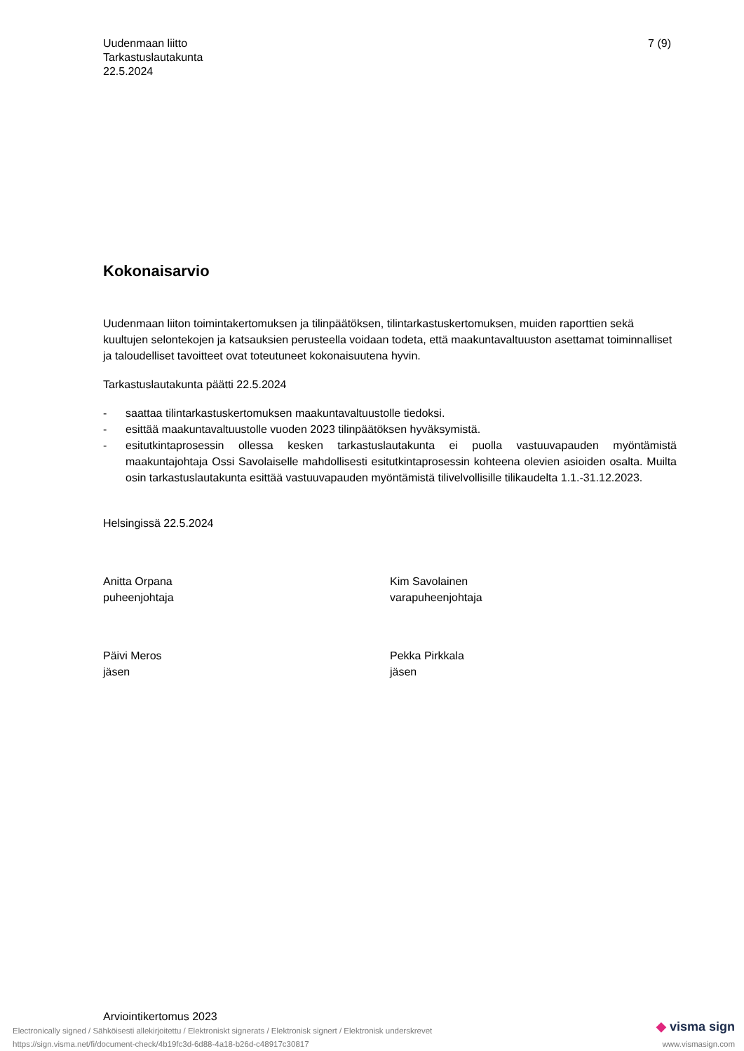Uudenmaan liitto
Tarkastuslautakunta
22.5.2024
7 (9)
Kokonaisarvio
Uudenmaan liiton toimintakertomuksen ja tilinpäätöksen, tilintarkastuskertomuksen, muiden raporttien sekä kuultujen selontekojen ja katsauksien perusteella voidaan todeta, että maakuntavaltuuston asettamat toiminnalliset ja taloudelliset tavoitteet ovat toteutuneet kokonaisuutena hyvin.
Tarkastuslautakunta päätti 22.5.2024
- saattaa tilintarkastuskertomuksen maakuntavaltuustolle tiedoksi.
- esittää maakuntavaltuustolle vuoden 2023 tilinpäätöksen hyväksymistä.
- esitutkintaprosessin ollessa kesken tarkastuslautakunta ei puolla vastuuvapauden myöntämistä maakuntajohtaja Ossi Savolaiselle mahdollisesti esitutkintaprosessin kohteena olevien asioiden osalta. Muilta osin tarkastuslautakunta esittää vastuuvapauden myöntämistä tilivelvollisille tilikaudelta 1.1.-31.12.2023.
Helsingissä 22.5.2024
Anitta Orpana
puheenjohtaja
Kim Savolainen
varapuheenjohtaja
Päivi Meros
jäsen
Pekka Pirkkala
jäsen
Arviointikertomus 2023
Electronically signed / Sähköisesti allekirjoitettu / Elektroniskt signerats / Elektronisk signert / Elektronisk underskrevet
https://sign.visma.net/fi/document-check/4b19fc3d-6d88-4a18-b26d-c48917c30817
◆ visma sign
www.vismasign.com